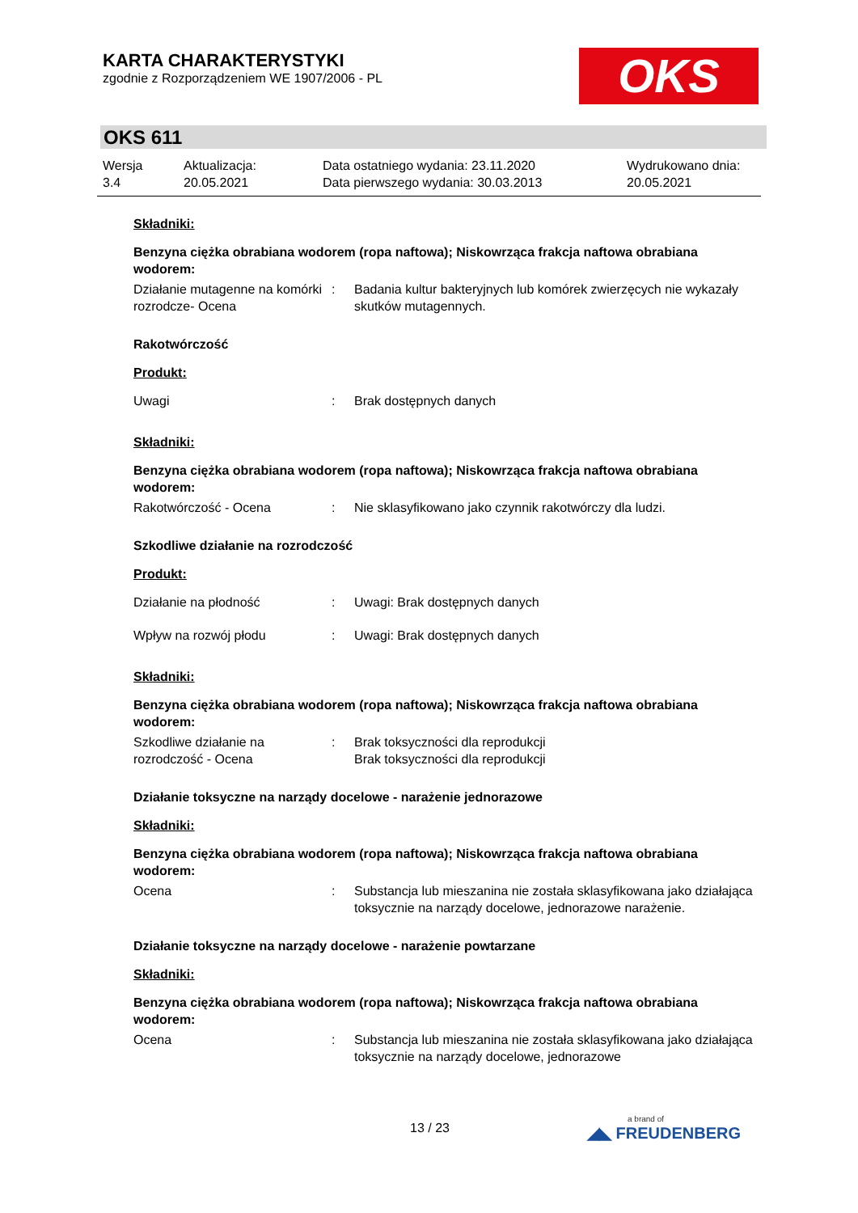KARTA CHARAKTERYSTYKI
zgodnie z Rozporządzeniem WE 1907/2006 - PL
OKS
OKS 611
Wersja
3.4
Aktualizacja:
20.05.2021
Data ostatniego wydania: 23.11.2020
Data pierwszego wydania: 30.03.2013
Wydrukowano dnia:
20.05.2021
Składniki:
Benzyna ciężka obrabiana wodorem (ropa naftowa); Niskowrząca frakcja naftowa obrabiana wodorem:
Działanie mutagenne na komórki rozrodcze- Ocena
: Badania kultur bakteryjnych lub komórek zwierzęcych nie wykazały skutków mutagennych.
Rakotwórczość
Produkt:
Uwagi : Brak dostępnych danych
Składniki:
Benzyna ciężka obrabiana wodorem (ropa naftowa); Niskowrząca frakcja naftowa obrabiana wodorem:
Rakotwórczość - Ocena : Nie sklasyfikowano jako czynnik rakotwórczy dla ludzi.
Szkodliwe działanie na rozrodczość
Produkt:
Działanie na płodność : Uwagi: Brak dostępnych danych
Wpływ na rozwój płodu : Uwagi: Brak dostępnych danych
Składniki:
Benzyna ciężka obrabiana wodorem (ropa naftowa); Niskowrząca frakcja naftowa obrabiana wodorem:
Szkodliwe działanie na rozrodczość - Ocena
: Brak toksyczności dla reprodukcji
Brak toksyczności dla reprodukcji
Działanie toksyczne na narządy docelowe - narażenie jednorazowe
Składniki:
Benzyna ciężka obrabiana wodorem (ropa naftowa); Niskowrząca frakcja naftowa obrabiana wodorem:
Ocena : Substancja lub mieszanina nie została sklasyfikowana jako działająca toksycznie na narządy docelowe, jednorazowe narażenie.
Działanie toksyczne na narządy docelowe - narażenie powtarzane
Składniki:
Benzyna ciężka obrabiana wodorem (ropa naftowa); Niskowrząca frakcja naftowa obrabiana wodorem:
Ocena : Substancja lub mieszanina nie została sklasyfikowana jako działająca toksycznie na narządy docelowe, jednorazowe
13 / 23 a brand of
◢◣ FREUDENBERG